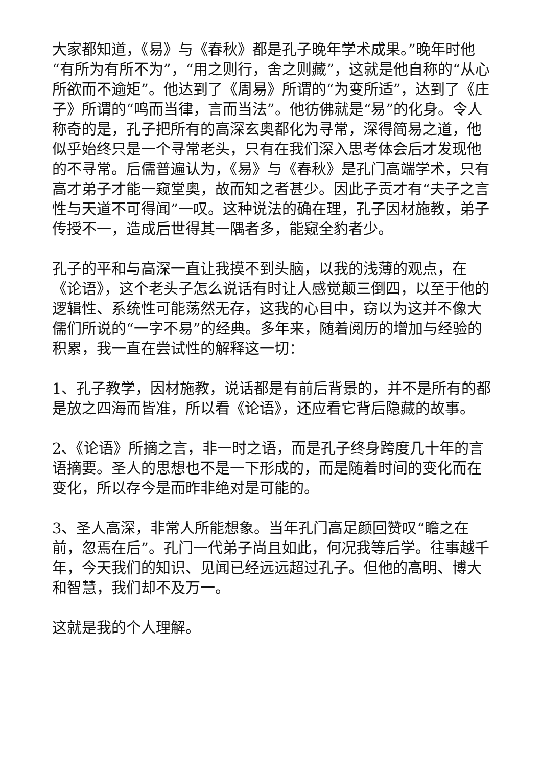大家都知道，《易》与《春秋》都是孔子晚年学术成果。”晚年时他“有所为有所不为”，“用之则行，舍之则藏”，这就是他自称的“从心所欲而不逾矩”。他达到了《周易》所谓的“为变所适”，达到了《庄子》所谓的“鸣而当律，言而当法”。他彷佛就是“易”的化身。令人称奇的是，孔子把所有的高深玄奥都化为寻常，深得简易之道，他似乎始终只是一个寻常老头，只有在我们深入思考体会后才发现他的不寻常。后儒普遍认为，《易》与《春秋》是孔门高端学术，只有高才弟子才能一窥堂奥，故而知之者甚少。因此子贡才有“夫子之言性与天道不可得闻”一叹。这种说法的确在理，孔子因材施教，弟子传授不一，造成后世得其一隅者多，能窥全豹者少。
孔子的平和与高深一直让我摸不到头脑，以我的浅薄的观点，在《论语》，这个老头子怎么说话有时让人感觉颠三倒四，以至于他的逻辑性、系统性可能荡然无存，这我的心目中，窃以为这并不像大儒们所说的“一字不易”的经典。多年来，随着阅历的增加与经验的积累，我一直在尝试性的解释这一切：
1、孔子教学，因材施教，说话都是有前后背景的，并不是所有的都是放之四海而皆准，所以看《论语》，还应看它背后隐藏的故事。
2、《论语》所摘之言，非一时之语，而是孔子终身跨度几十年的言语摘要。圣人的思想也不是一下形成的，而是随着时间的变化而在变化，所以存今是而昨非绝对是可能的。
3、圣人高深，非常人所能想象。当年孔门高足颜回赞叹“瞻之在前，忽焉在后”。孔门一代弟子尚且如此，何况我等后学。往事越千年，今天我们的知识、见闻已经远远超过孔子。但他的高明、博大和智慧，我们却不及万一。
这就是我的个人理解。